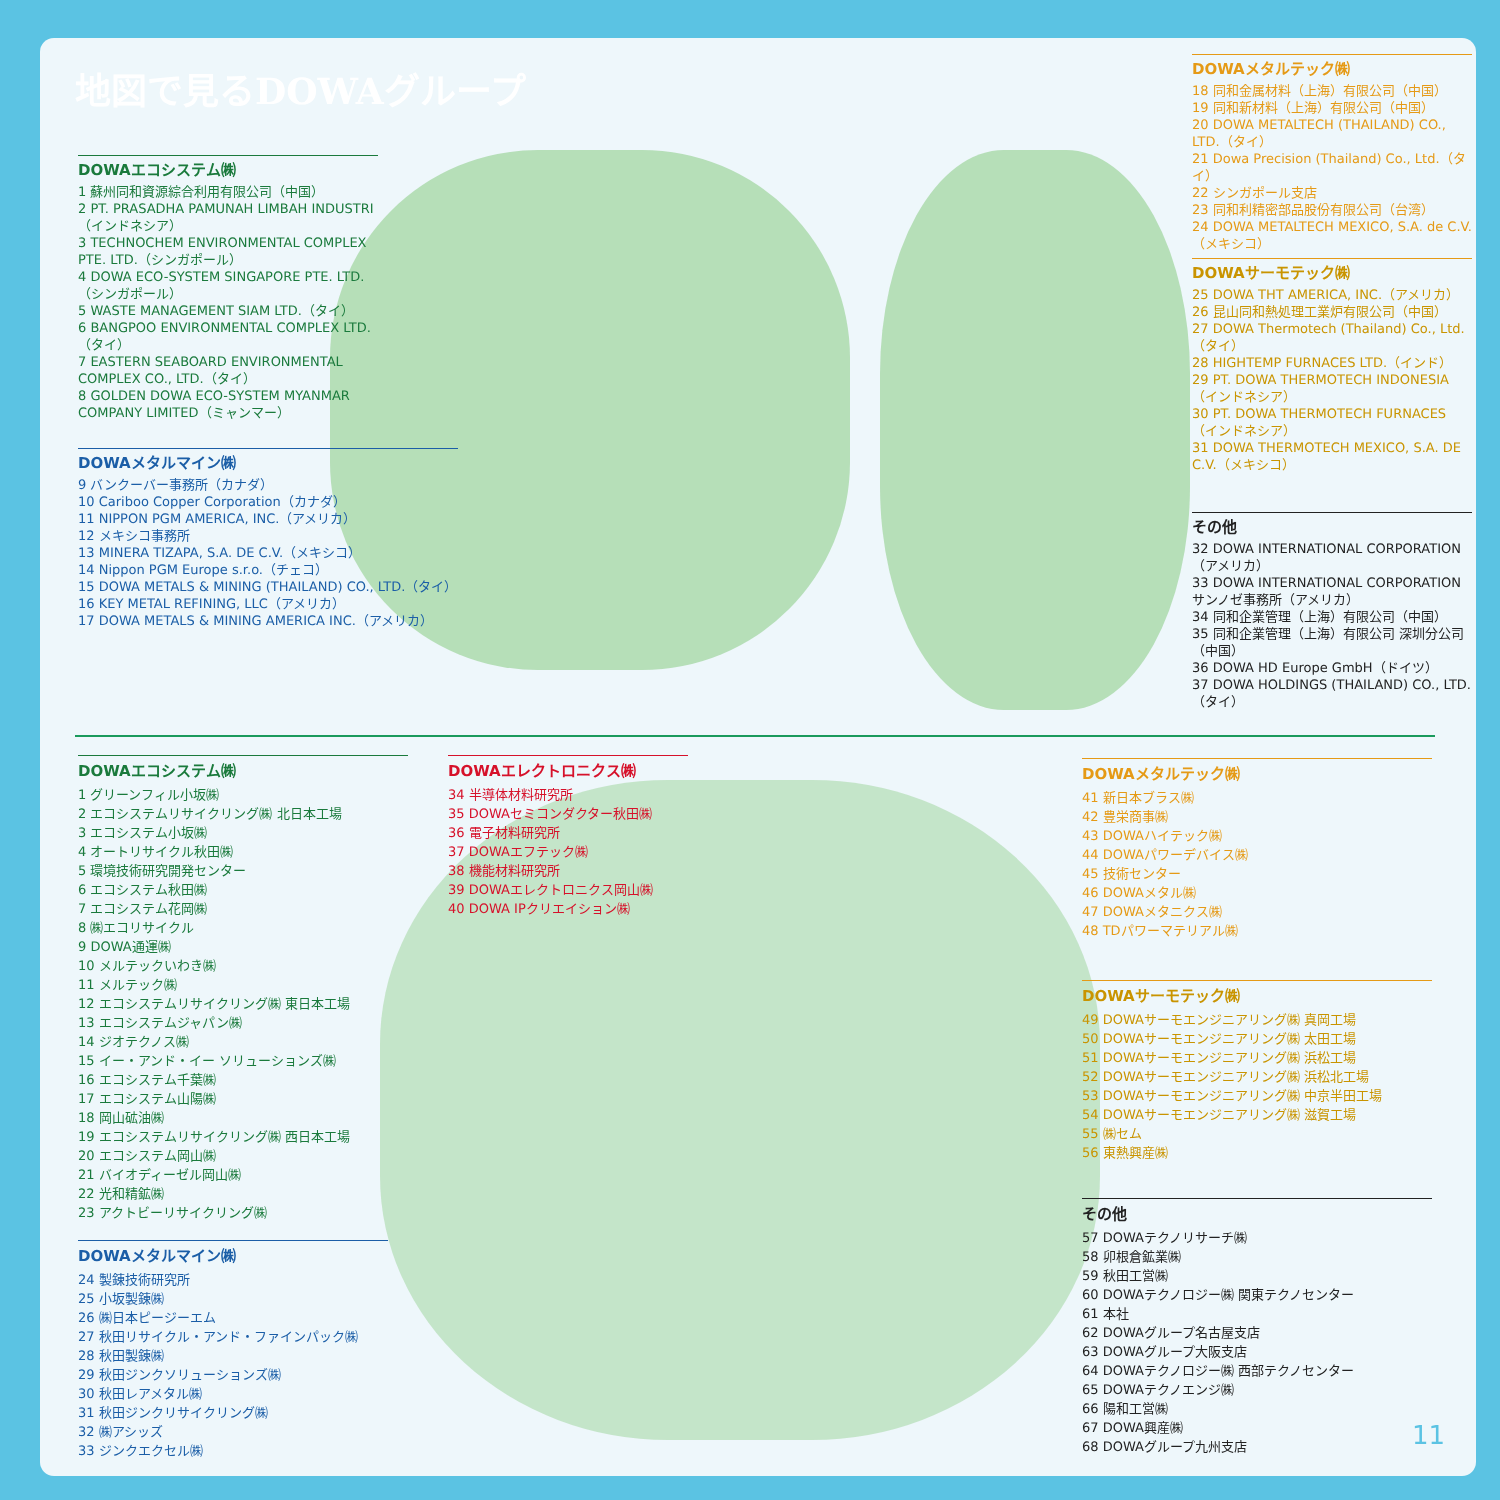地図で見るDOWAグループ
DOWAエコシステム㈱
1 蘇州同和資源綜合利用有限公司（中国）
2 PT. PRASADHA PAMUNAH LIMBAH INDUSTRI（インドネシア）
3 TECHNOCHEM ENVIRONMENTAL COMPLEX PTE. LTD.（シンガポール）
4 DOWA ECO-SYSTEM SINGAPORE PTE. LTD.（シンガポール）
5 WASTE MANAGEMENT SIAM LTD.（タイ）
6 BANGPOO ENVIRONMENTAL COMPLEX LTD.（タイ）
7 EASTERN SEABOARD ENVIRONMENTAL COMPLEX CO., LTD.（タイ）
8 GOLDEN DOWA ECO-SYSTEM MYANMAR COMPANY LIMITED（ミャンマー）
DOWAメタルマイン㈱
9 バンクーバー事務所（カナダ）
10 Cariboo Copper Corporation（カナダ）
11 NIPPON PGM AMERICA, INC.（アメリカ）
12 メキシコ事務所
13 MINERA TIZAPA, S.A. DE C.V.（メキシコ）
14 Nippon PGM Europe s.r.o.（チェコ）
15 DOWA METALS & MINING (THAILAND) CO., LTD.（タイ）
16 KEY METAL REFINING, LLC（アメリカ）
17 DOWA METALS & MINING AMERICA INC.（アメリカ）
DOWAメタルテック㈱
18 同和金属材料（上海）有限公司（中国）
19 同和新材料（上海）有限公司（中国）
20 DOWA METALTECH (THAILAND) CO., LTD.（タイ）
21 Dowa Precision (Thailand) Co., Ltd.（タイ）
22 シンガポール支店
23 同和利精密部品股份有限公司（台湾）
24 DOWA METALTECH MEXICO, S.A. de C.V.（メキシコ）
DOWAサーモテック㈱
25 DOWA THT AMERICA, INC.（アメリカ）
26 昆山同和熱処理工業炉有限公司（中国）
27 DOWA Thermotech (Thailand) Co., Ltd.（タイ）
28 HIGHTEMP FURNACES LTD.（インド）
29 PT. DOWA THERMOTECH INDONESIA（インドネシア）
30 PT. DOWA THERMOTECH FURNACES（インドネシア）
31 DOWA THERMOTECH MEXICO, S.A. DE C.V.（メキシコ）
その他
32 DOWA INTERNATIONAL CORPORATION（アメリカ）
33 DOWA INTERNATIONAL CORPORATION サンノゼ事務所（アメリカ）
34 同和企業管理（上海）有限公司（中国）
35 同和企業管理（上海）有限公司 深圳分公司（中国）
36 DOWA HD Europe GmbH（ドイツ）
37 DOWA HOLDINGS (THAILAND) CO., LTD.（タイ）
DOWAエコシステム㈱
1 グリーンフィル小坂㈱
2 エコシステムリサイクリング㈱ 北日本工場
3 エコシステム小坂㈱
4 オートリサイクル秋田㈱
5 環境技術研究開発センター
6 エコシステム秋田㈱
7 エコシステム花岡㈱
8 ㈱エコリサイクル
9 DOWA通運㈱
10 メルテックいわき㈱
11 メルテック㈱
12 エコシステムリサイクリング㈱ 東日本工場
13 エコシステムジャパン㈱
14 ジオテクノス㈱
15 イー・アンド・イー ソリューションズ㈱
16 エコシステム千葉㈱
17 エコシステム山陽㈱
18 岡山砿油㈱
19 エコシステムリサイクリング㈱ 西日本工場
20 エコシステム岡山㈱
21 バイオディーゼル岡山㈱
22 光和精鉱㈱
23 アクトビーリサイクリング㈱
DOWAメタルマイン㈱
24 製錬技術研究所
25 小坂製錬㈱
26 ㈱日本ピージーエム
27 秋田リサイクル・アンド・ファインパック㈱
28 秋田製錬㈱
29 秋田ジンクソリューションズ㈱
30 秋田レアメタル㈱
31 秋田ジンクリサイクリング㈱
32 ㈱アシッズ
33 ジンクエクセル㈱
DOWAエレクトロニクス㈱
34 半導体材料研究所
35 DOWAセミコンダクター秋田㈱
36 電子材料研究所
37 DOWAエフテック㈱
38 機能材料研究所
39 DOWAエレクトロニクス岡山㈱
40 DOWA IPクリエイション㈱
DOWAメタルテック㈱
41 新日本ブラス㈱
42 豊栄商事㈱
43 DOWAハイテック㈱
44 DOWAパワーデバイス㈱
45 技術センター
46 DOWAメタル㈱
47 DOWAメタニクス㈱
48 TDパワーマテリアル㈱
DOWAサーモテック㈱
49 DOWAサーモエンジニアリング㈱ 真岡工場
50 DOWAサーモエンジニアリング㈱ 太田工場
51 DOWAサーモエンジニアリング㈱ 浜松工場
52 DOWAサーモエンジニアリング㈱ 浜松北工場
53 DOWAサーモエンジニアリング㈱ 中京半田工場
54 DOWAサーモエンジニアリング㈱ 滋賀工場
55 ㈱セム
56 東熱興産㈱
その他
57 DOWAテクノリサーチ㈱
58 卯根倉鉱業㈱
59 秋田工営㈱
60 DOWAテクノロジー㈱ 関東テクノセンター
61 本社
62 DOWAグループ名古屋支店
63 DOWAグループ大阪支店
64 DOWAテクノロジー㈱ 西部テクノセンター
65 DOWAテクノエンジ㈱
66 陽和工営㈱
67 DOWA興産㈱
68 DOWAグループ九州支店
11